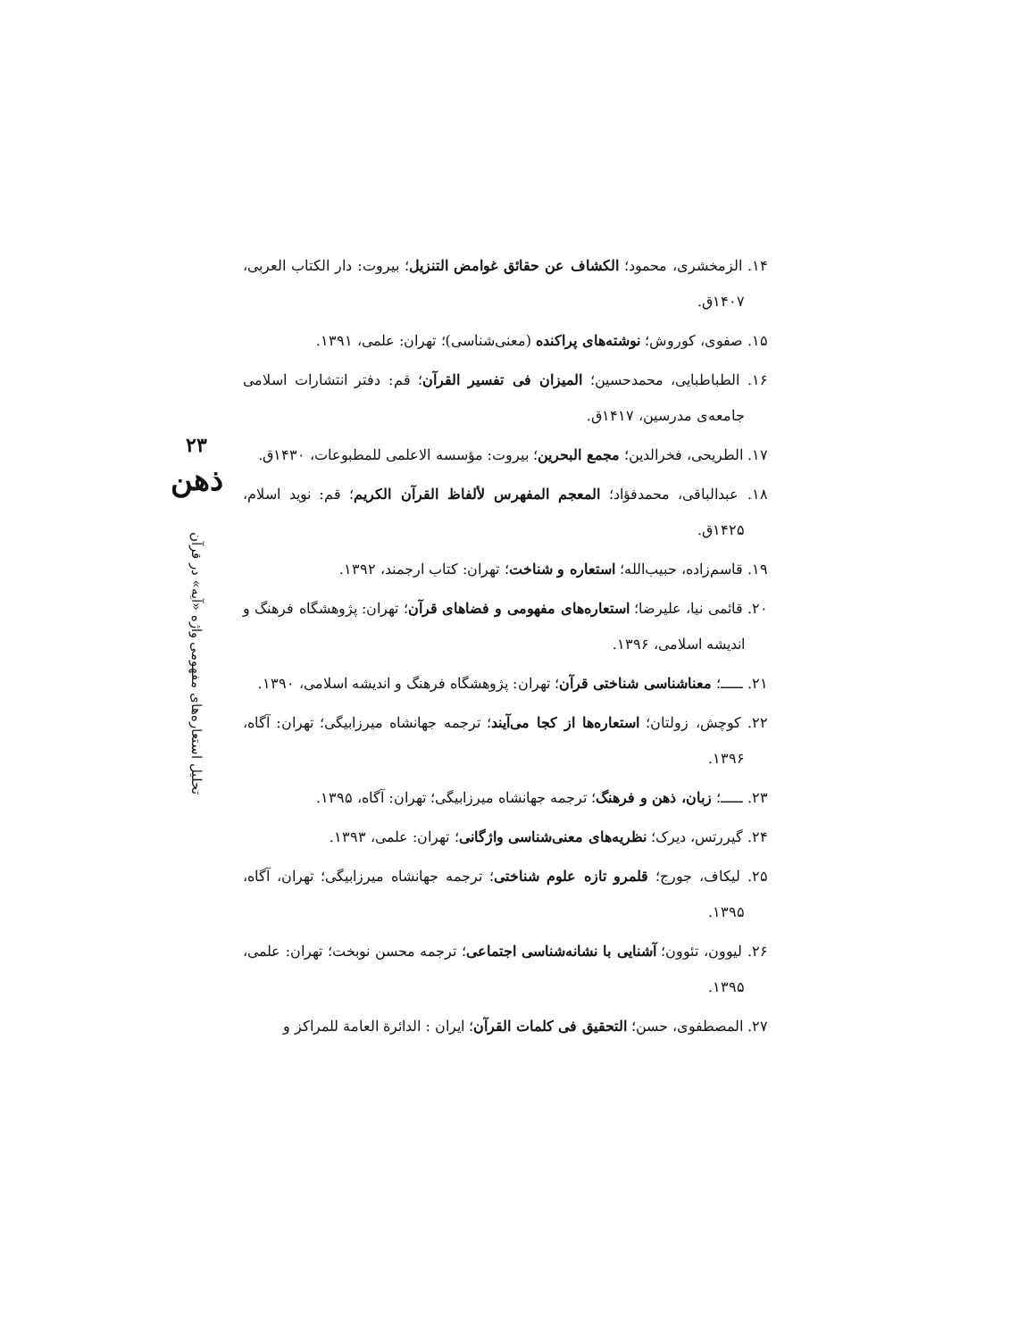۱۴. الزمخشری، محمود؛ الکشاف عن حقائق غوامض التنزیل؛ بیروت: دار الکتاب العربی، ۱۴۰۷ق.
۱۵. صفوی، کوروش؛ نوشته‌های پراکنده (معنی‌شناسی)؛ تهران: علمی، ۱۳۹۱.
۱۶. الطباطبایی، محمدحسین؛ المیزان فی تفسیر القرآن؛ قم: دفتر انتشارات اسلامی جامعه‌ی مدرسین، ۱۴۱۷ق.
۱۷. الطریحی، فخرالدین؛ مجمع البحرین؛ بیروت: مؤسسه الاعلمی للمطبوعات، ۱۴۳۰ق.
۱۸. عبدالباقی، محمدفؤاد؛ المعجم المفهرس لألفاظ القرآن الکریم؛ قم: نوید اسلام، ۱۴۲۵ق.
۱۹. قاسم‌زاده، حبیب‌الله؛ استعاره و شناخت؛ تهران: کتاب ارجمند، ۱۳۹۲.
۲۰. قائمی نیا، علیرضا؛ استعاره‌های مفهومی و فضاهای قرآن؛ تهران: پژوهشگاه فرهنگ و اندیشه اسلامی، ۱۳۹۶.
۲۱. ـــــ؛ معناشناسی شناختی قرآن؛ تهران: پژوهشگاه فرهنگ و اندیشه اسلامی، ۱۳۹۰.
۲۲. کوچش، زولتان؛ استعاره‌ها از کجا می‌آیند؛ ترجمه جهانشاه میرزابیگی؛ تهران: آگاه، ۱۳۹۶.
۲۳. ـــــ؛ زبان، ذهن و فرهنگ؛ ترجمه جهانشاه میرزابیگی؛ تهران: آگاه، ۱۳۹۵.
۲۴. گیررتس، دیرک؛ نظریه‌های معنی‌شناسی واژگانی؛ تهران: علمی، ۱۳۹۳.
۲۵. لیکاف، جورج؛ قلمرو تازه علوم شناختی؛ ترجمه جهانشاه میرزابیگی؛ تهران، آگاه، ۱۳۹۵.
۲۶. لیوون، تئوون؛ آشنایی با نشانه‌شناسی اجتماعی؛ ترجمه محسن نوبخت؛ تهران: علمی، ۱۳۹۵.
۲۷. المصطفوی، حسن؛ التحقیق فی کلمات القرآن؛ ایران : الدائرة العامة للمراکز و
۲۳
ذهن
تحلیل استعاره‌های مفهومی واژه «آیه» در قرآن